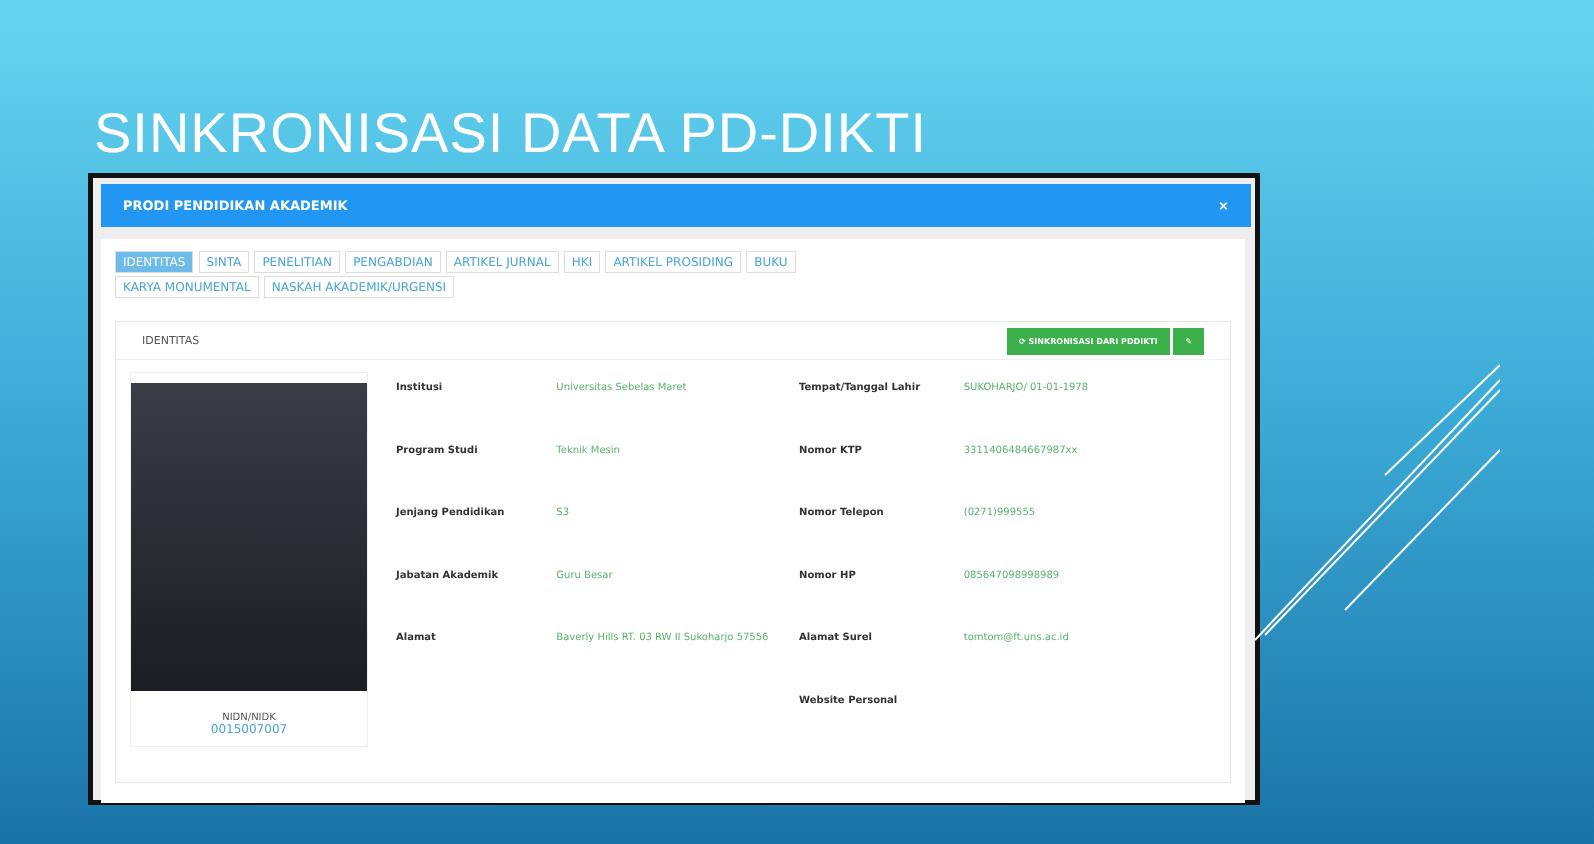SINKRONISASI DATA PD-DIKTI
PRODI PENDIDIKAN AKADEMIK ×
IDENTITAS SINTA PENELITIAN PENGABDIAN ARTIKEL JURNAL HKI ARTIKEL PROSIDING BUKU
KARYA MONUMENTAL NASKAH AKADEMIK/URGENSI
IDENTITAS ⟳ SINKRONISASI DARI PDDIKTI ✎
NIDN/NIDK
0015007007
| Institusi | Universitas Sebelas Maret | Tempat/Tanggal Lahir | SUKOHARJO/ 01-01-1978 |
| Program Studi | Teknik Mesin | Nomor KTP | 3311406484667987xx |
| Jenjang Pendidikan | S3 | Nomor Telepon | (0271)999555 |
| Jabatan Akademik | Guru Besar | Nomor HP | 085647098998989 |
| Alamat | Baverly Hills RT. 03 RW II Sukoharjo 57556 | Alamat Surel | tomtom@ft.uns.ac.id |
| | | Website Personal | |